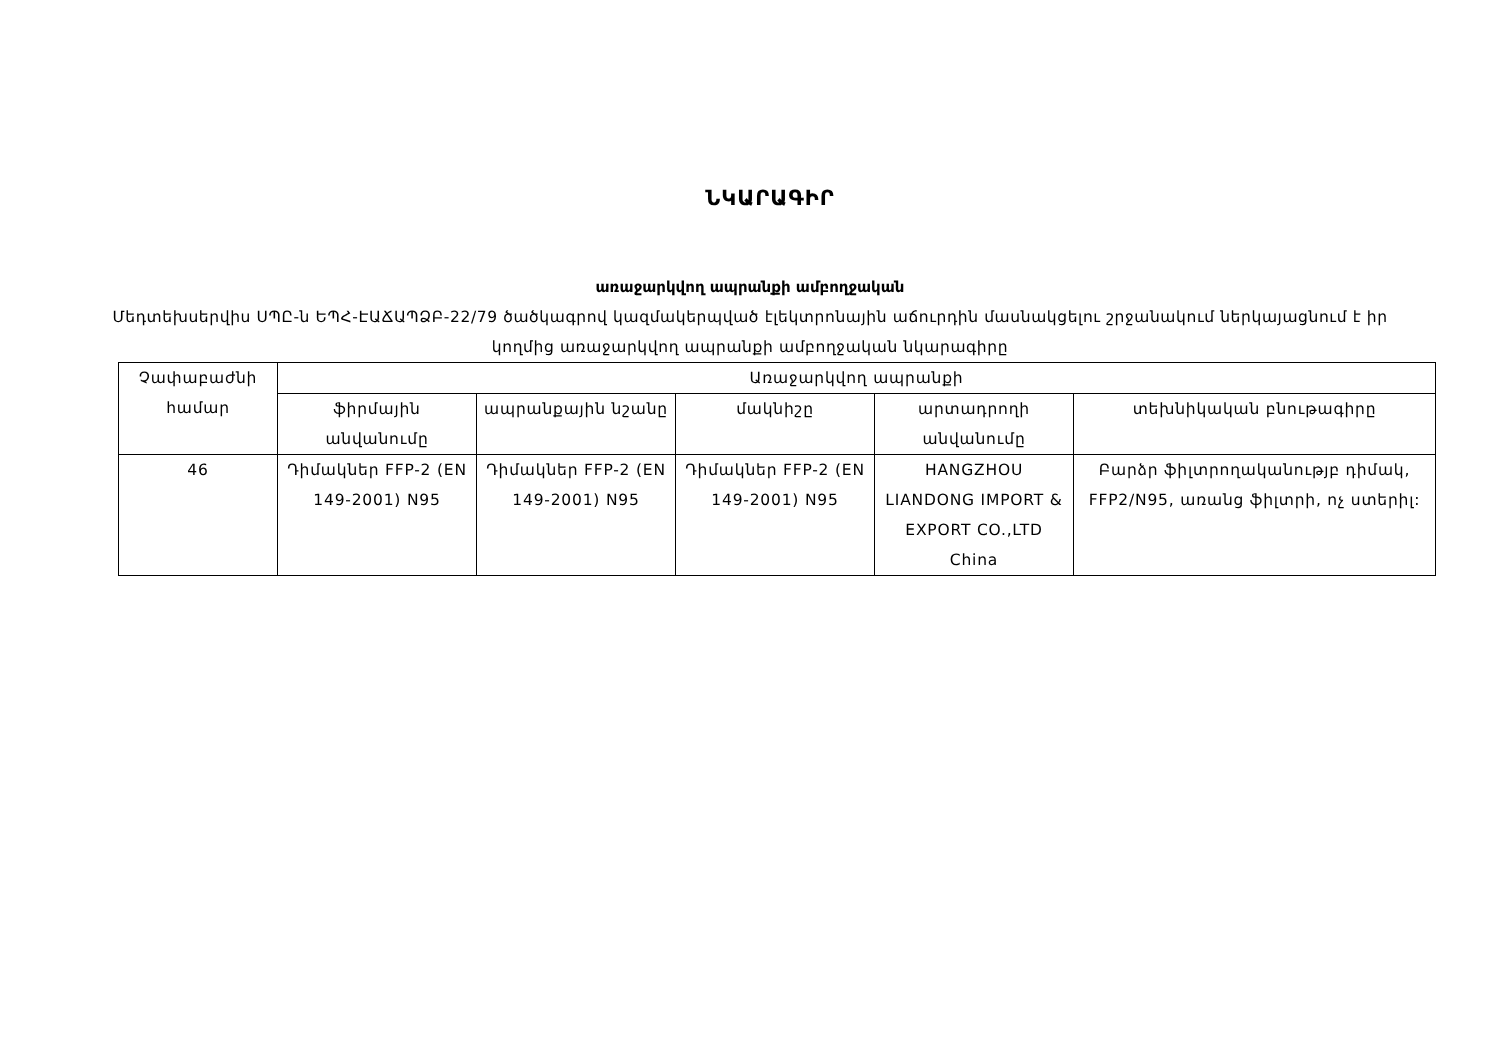ՆԿԱՐԱԳԻՐ
առաջարկվող ապրանքի ամբողջական
Մեդտեխսերվիս ՍՊԸ-ն ԵՊՀ-ԷԱՃԱՊՁԲ-22/79 ծածկագրով կազմակերպված էլեկտրոնային աճուրդին մասնակցելու շրջանակում ներկայացնում է իր կողմից առաջարկվող ապրանքի ամբողջական նկարագիրը
| Չափաբաժնի համար | Առաջարկվող ապրանքի | | | | |
| --- | --- | --- | --- | --- | --- |
| | ֆիրմային անվանումը | ապրանքային նշանը | մակնիշը | արտադրողի անվանումը | տեխնիկական բնութագիրը |
| 46 | Դիմակներ FFP-2 (EN 149-2001) N95 | Դիմակներ FFP-2 (EN 149-2001) N95 | Դիմակներ FFP-2 (EN 149-2001) N95 | HANGZHOU LIANDONG IMPORT & EXPORT CO.,LTD China | Բարձր ֆիլտրողականությբ դիմակ, FFP2/N95, առանց ֆիլտրի, ոչ ստերիլ: |